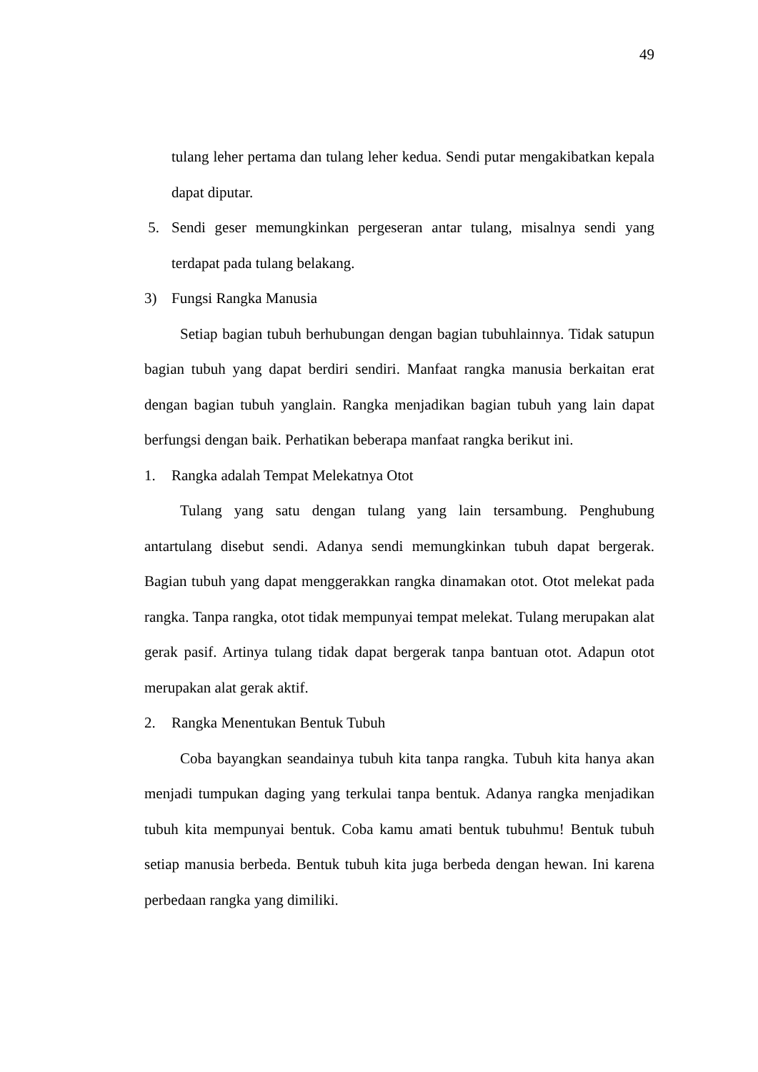49
tulang leher pertama dan tulang leher kedua. Sendi putar mengakibatkan kepala dapat diputar.
5. Sendi geser memungkinkan pergeseran antar tulang, misalnya sendi yang terdapat pada tulang belakang.
3) Fungsi Rangka Manusia
Setiap bagian tubuh berhubungan dengan bagian tubuhlainnya. Tidak satupun bagian tubuh yang dapat berdiri sendiri. Manfaat rangka manusia berkaitan erat dengan bagian tubuh yanglain. Rangka menjadikan bagian tubuh yang lain dapat berfungsi dengan baik. Perhatikan beberapa manfaat rangka berikut ini.
1. Rangka adalah Tempat Melekatnya Otot
Tulang yang satu dengan tulang yang lain tersambung. Penghubung antartulang disebut sendi. Adanya sendi memungkinkan tubuh dapat bergerak. Bagian tubuh yang dapat menggerakkan rangka dinamakan otot. Otot melekat pada rangka. Tanpa rangka, otot tidak mempunyai tempat melekat. Tulang merupakan alat gerak pasif. Artinya tulang tidak dapat bergerak tanpa bantuan otot. Adapun otot merupakan alat gerak aktif.
2. Rangka Menentukan Bentuk Tubuh
Coba bayangkan seandainya tubuh kita tanpa rangka. Tubuh kita hanya akan menjadi tumpukan daging yang terkulai tanpa bentuk. Adanya rangka menjadikan tubuh kita mempunyai bentuk. Coba kamu amati bentuk tubuhmu! Bentuk tubuh setiap manusia berbeda. Bentuk tubuh kita juga berbeda dengan hewan. Ini karena perbedaan rangka yang dimiliki.